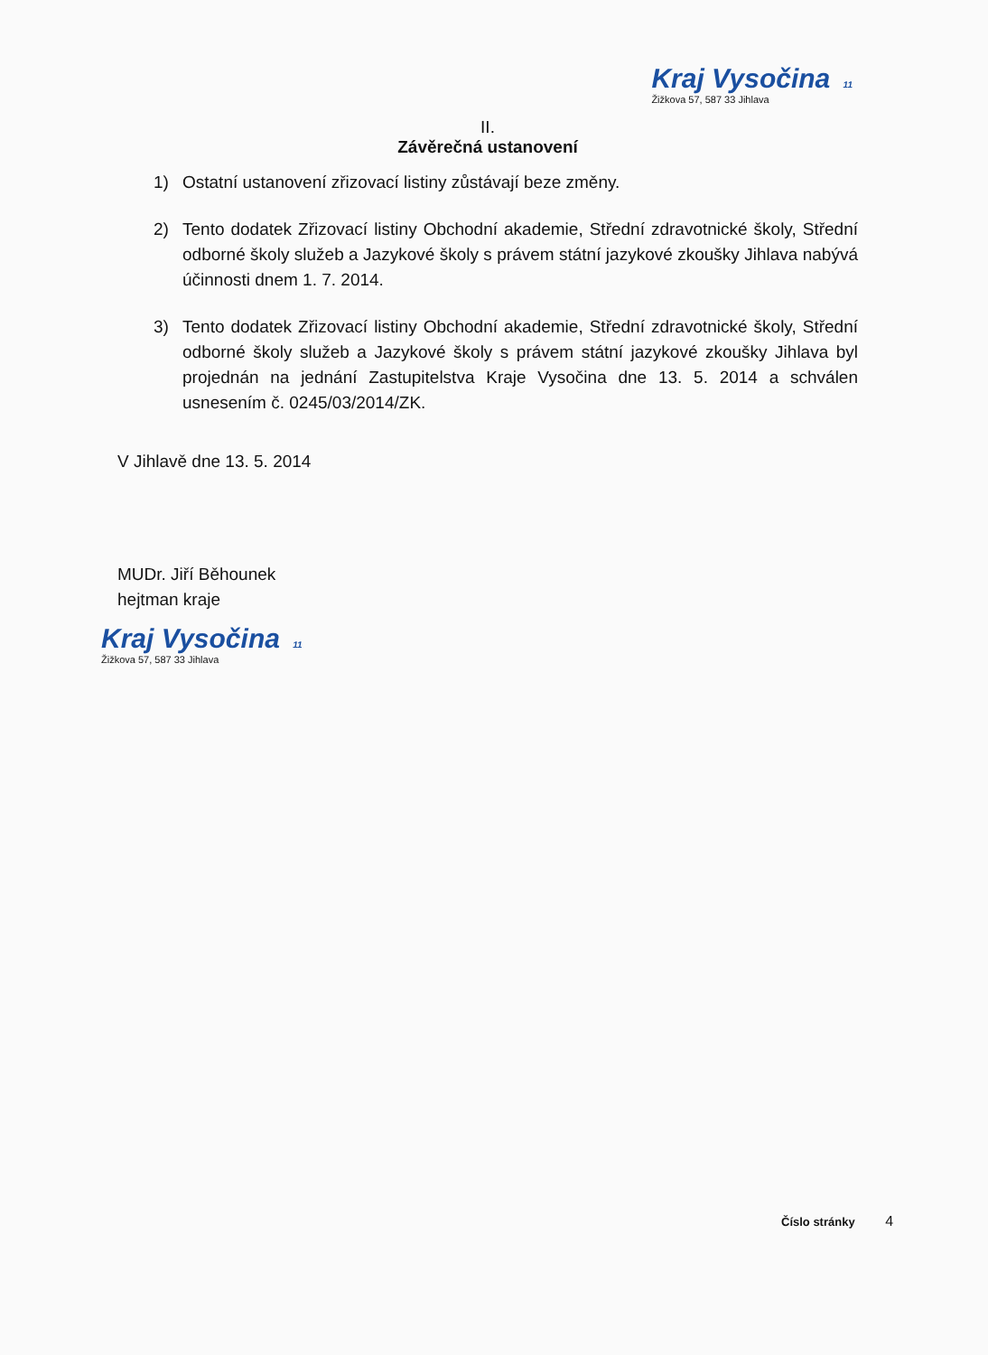Kraj Vysočina 11
Žižkova 57, 587 33 Jihlava
II.
Závěrečná ustanovení
1) Ostatní ustanovení zřizovací listiny zůstávají beze změny.
2) Tento dodatek Zřizovací listiny Obchodní akademie, Střední zdravotnické školy, Střední odborné školy služeb a Jazykové školy s právem státní jazykové zkoušky Jihlava nabývá účinnosti dnem 1. 7. 2014.
3) Tento dodatek Zřizovací listiny Obchodní akademie, Střední zdravotnické školy, Střední odborné školy služeb a Jazykové školy s právem státní jazykové zkoušky Jihlava byl projednán na jednání Zastupitelstva Kraje Vysočina dne 13. 5. 2014 a schválen usnesením č. 0245/03/2014/ZK.
V Jihlavě dne 13. 5. 2014
MUDr. Jiří Běhounek
hejtman kraje
Kraj Vysočina 11
Žižkova 57, 587 33 Jihlava
Číslo stránky 4